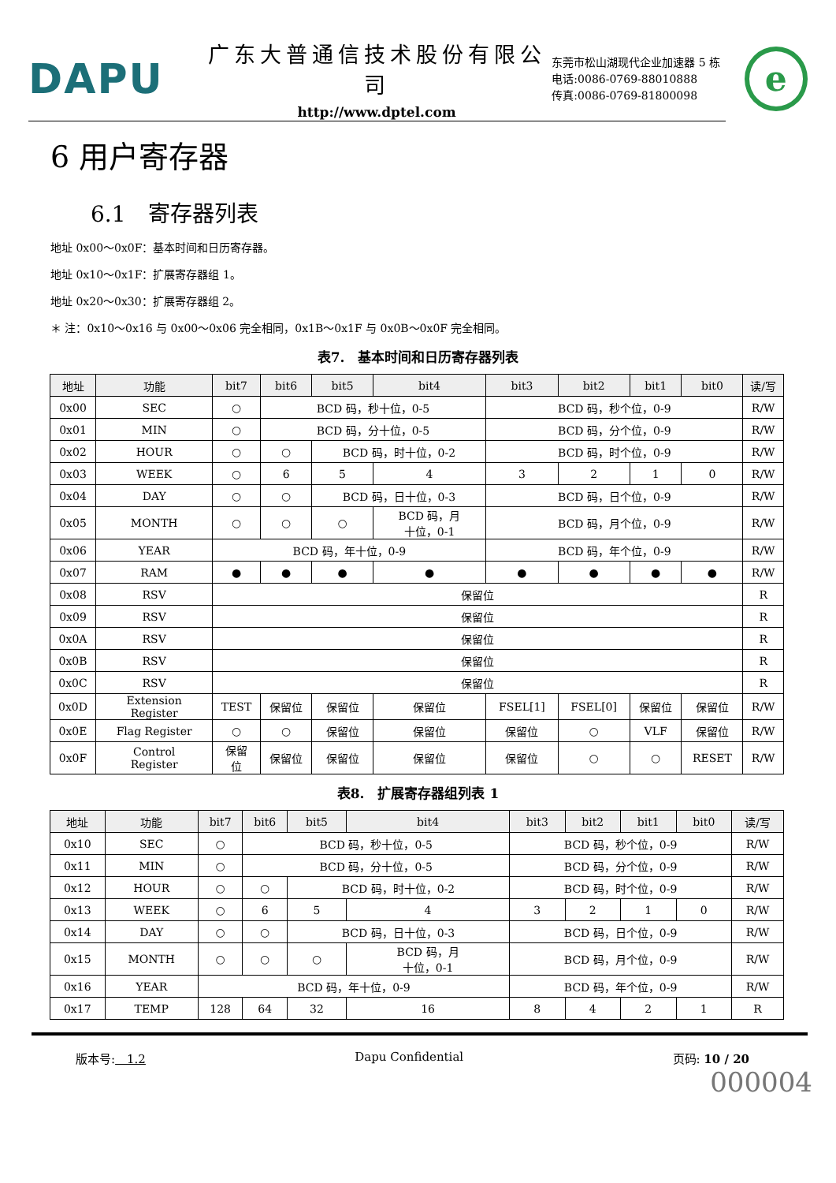DAPU
广东大普通信技术股份有限公司
http://www.dptel.com
东莞市松山湖现代企业加速器 5 栋
电话:0086-0769-88010888
传真:0086-0769-81800098
e
6 用户寄存器
6.1　寄存器列表
地址 0x00～0x0F：基本时间和日历寄存器。
地址 0x10～0x1F：扩展寄存器组 1。
地址 0x20～0x30：扩展寄存器组 2。
＊ 注：0x10～0x16 与 0x00～0x06 完全相同，0x1B～0x1F 与 0x0B～0x0F 完全相同。
表7.　基本时间和日历寄存器列表
| 地址 | 功能 | bit7 | bit6 | bit5 | bit4 | bit3 | bit2 | bit1 | bit0 | 读/写 |
| --- | --- | --- | --- | --- | --- | --- | --- | --- | --- | --- |
| 0x00 | SEC | ○ | BCD 码，秒十位，0-5 | | | BCD 码，秒个位，0-9 | | | | R/W |
| 0x01 | MIN | ○ | BCD 码，分十位，0-5 | | | BCD 码，分个位，0-9 | | | | R/W |
| 0x02 | HOUR | ○ | ○ | BCD 码，时十位，0-2 | | BCD 码，时个位，0-9 | | | | R/W |
| 0x03 | WEEK | ○ | 6 | 5 | 4 | 3 | 2 | 1 | 0 | R/W |
| 0x04 | DAY | ○ | ○ | BCD 码，日十位，0-3 | | BCD 码，日个位，0-9 | | | | R/W |
| 0x05 | MONTH | ○ | ○ | ○ | BCD 码，月 十位，0-1 | BCD 码，月个位，0-9 | | | | R/W |
| 0x06 | YEAR | BCD 码，年十位，0-9 | | | | BCD 码，年个位，0-9 | | | | R/W |
| 0x07 | RAM | ● | ● | ● | ● | ● | ● | ● | ● | R/W |
| 0x08 | RSV | 保留位 | | | | | | | | R |
| 0x09 | RSV | 保留位 | | | | | | | | R |
| 0x0A | RSV | 保留位 | | | | | | | | R |
| 0x0B | RSV | 保留位 | | | | | | | | R |
| 0x0C | RSV | 保留位 | | | | | | | | R |
| 0x0D | Extension Register | TEST | 保留位 | 保留位 | 保留位 | FSEL[1] | FSEL[0] | 保留位 | 保留位 | R/W |
| 0x0E | Flag Register | ○ | ○ | 保留位 | 保留位 | 保留位 | ○ | VLF | 保留位 | R/W |
| 0x0F | Control Register | 保留 位 | 保留位 | 保留位 | 保留位 | 保留位 | ○ | ○ | RESET | R/W |
表8.　扩展寄存器组列表 1
| 地址 | 功能 | bit7 | bit6 | bit5 | bit4 | bit3 | bit2 | bit1 | bit0 | 读/写 |
| --- | --- | --- | --- | --- | --- | --- | --- | --- | --- | --- |
| 0x10 | SEC | ○ | BCD 码，秒十位，0-5 | | | BCD 码，秒个位，0-9 | | | | R/W |
| 0x11 | MIN | ○ | BCD 码，分十位，0-5 | | | BCD 码，分个位，0-9 | | | | R/W |
| 0x12 | HOUR | ○ | ○ | BCD 码，时十位，0-2 | | BCD 码，时个位，0-9 | | | | R/W |
| 0x13 | WEEK | ○ | 6 | 5 | 4 | 3 | 2 | 1 | 0 | R/W |
| 0x14 | DAY | ○ | ○ | BCD 码，日十位，0-3 | | BCD 码，日个位，0-9 | | | | R/W |
| 0x15 | MONTH | ○ | ○ | ○ | BCD 码，月 十位，0-1 | BCD 码，月个位，0-9 | | | | R/W |
| 0x16 | YEAR | BCD 码，年十位，0-9 | | | | BCD 码，年个位，0-9 | | | | R/W |
| 0x17 | TEMP | 128 | 64 | 32 | 16 | 8 | 4 | 2 | 1 | R |
版本号:　1.2 Dapu Confidential 页码: 10 / 20
000004